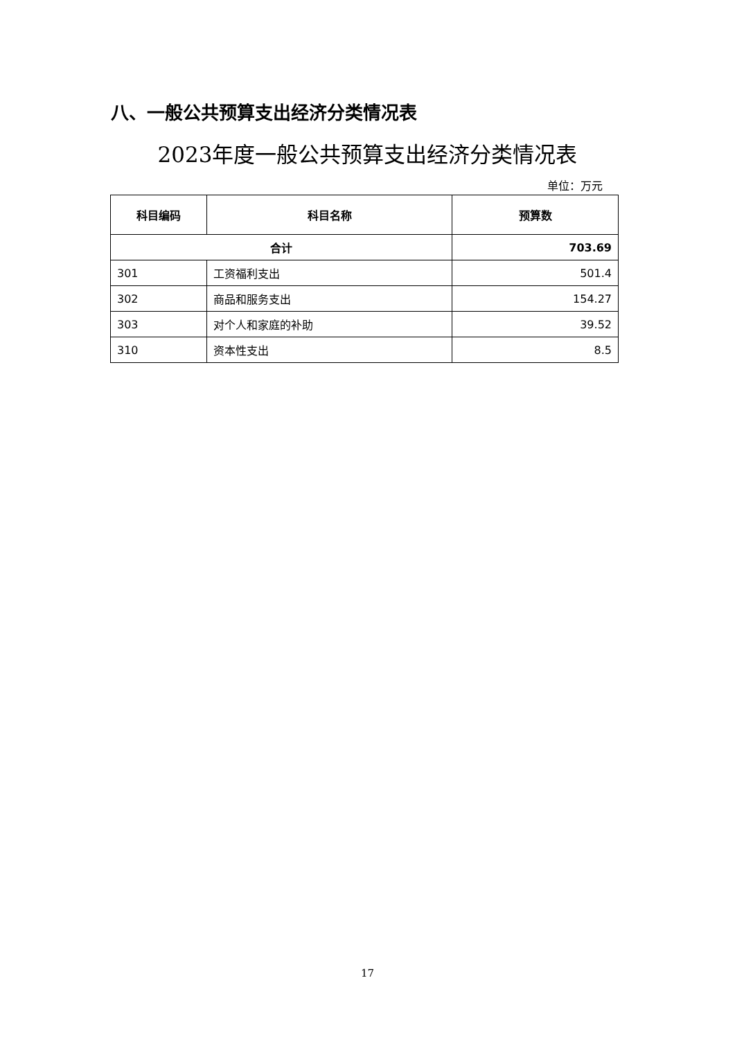八、一般公共预算支出经济分类情况表
2023年度一般公共预算支出经济分类情况表
单位：万元
| 科目编码 | 科目名称 | 预算数 |
| --- | --- | --- |
| 合计 | | 703.69 |
| 301 | 工资福利支出 | 501.4 |
| 302 | 商品和服务支出 | 154.27 |
| 303 | 对个人和家庭的补助 | 39.52 |
| 310 | 资本性支出 | 8.5 |
17